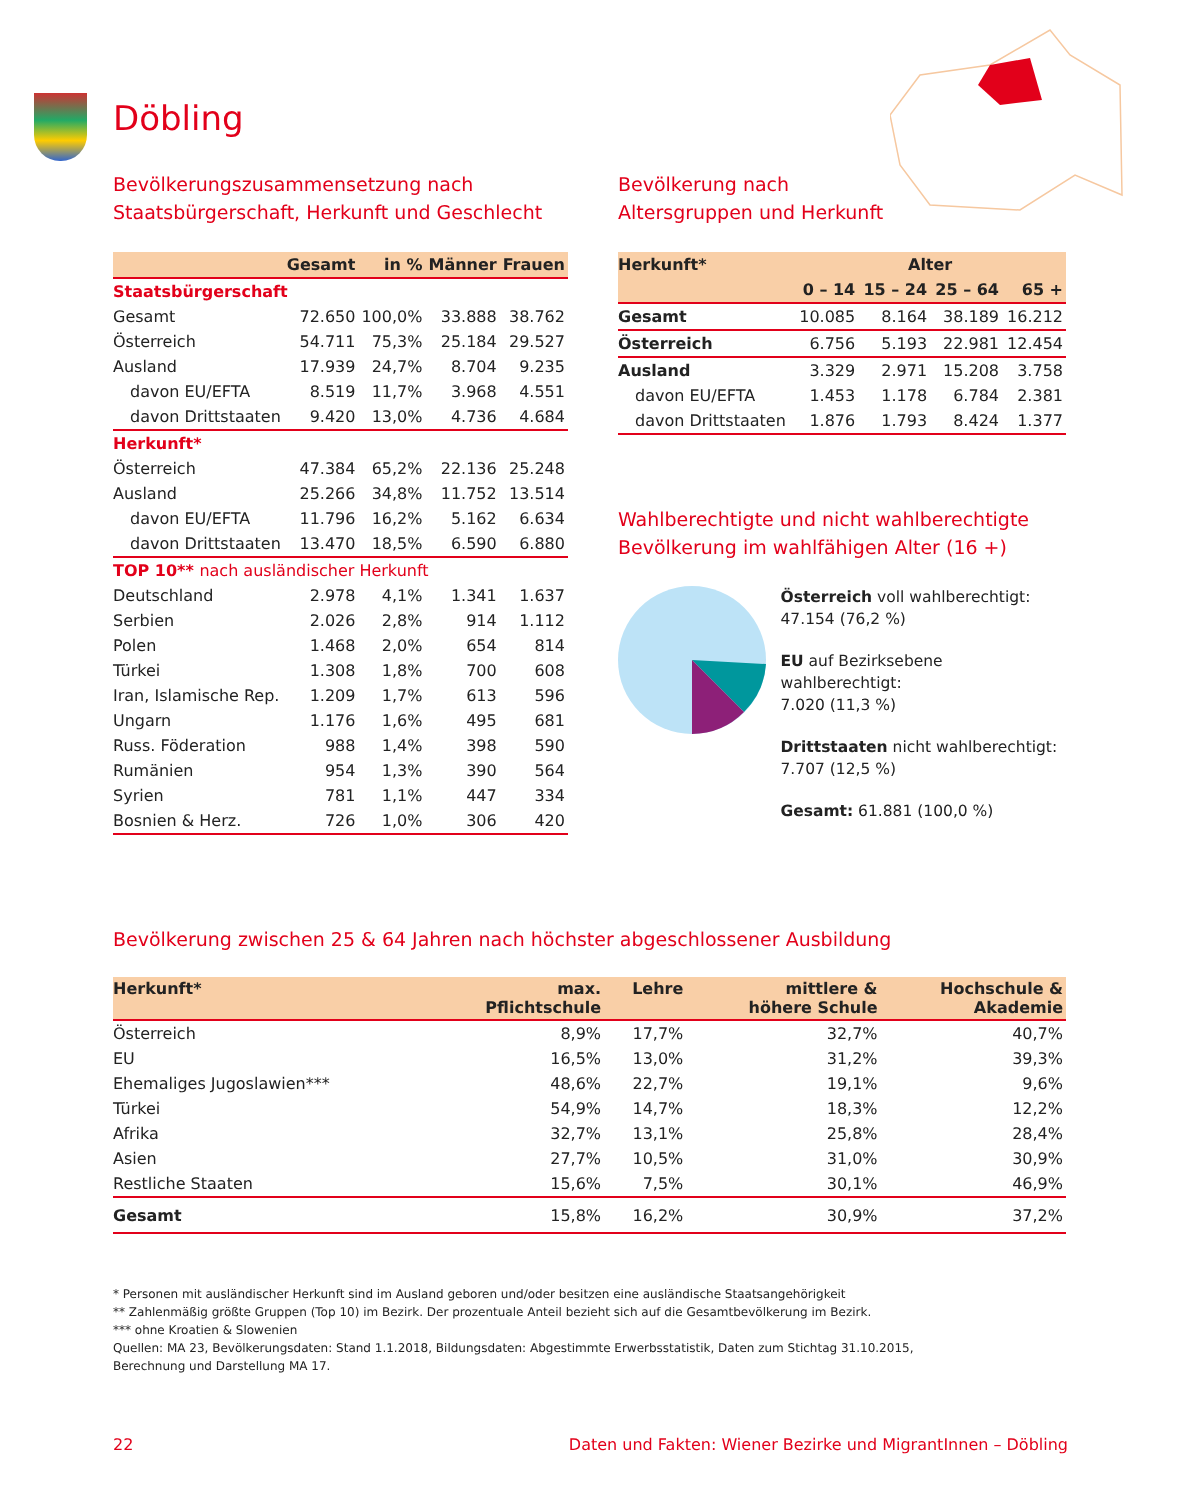Döbling
Bevölkerungszusammensetzung nach
Staatsbürgerschaft, Herkunft und Geschlecht
| | Gesamt | in % | Männer | Frauen |
| --- | --- | --- | --- | --- |
| Staatsbürgerschaft | | | | |
| Gesamt | 72.650 | 100,0% | 33.888 | 38.762 |
| Österreich | 54.711 | 75,3% | 25.184 | 29.527 |
| Ausland | 17.939 | 24,7% | 8.704 | 9.235 |
| davon EU/EFTA | 8.519 | 11,7% | 3.968 | 4.551 |
| davon Drittstaaten | 9.420 | 13,0% | 4.736 | 4.684 |
| Herkunft* | | | | |
| Österreich | 47.384 | 65,2% | 22.136 | 25.248 |
| Ausland | 25.266 | 34,8% | 11.752 | 13.514 |
| davon EU/EFTA | 11.796 | 16,2% | 5.162 | 6.634 |
| davon Drittstaaten | 13.470 | 18,5% | 6.590 | 6.880 |
| TOP 10** nach ausländischer Herkunft | | | | |
| Deutschland | 2.978 | 4,1% | 1.341 | 1.637 |
| Serbien | 2.026 | 2,8% | 914 | 1.112 |
| Polen | 1.468 | 2,0% | 654 | 814 |
| Türkei | 1.308 | 1,8% | 700 | 608 |
| Iran, Islamische Rep. | 1.209 | 1,7% | 613 | 596 |
| Ungarn | 1.176 | 1,6% | 495 | 681 |
| Russ. Föderation | 988 | 1,4% | 398 | 590 |
| Rumänien | 954 | 1,3% | 390 | 564 |
| Syrien | 781 | 1,1% | 447 | 334 |
| Bosnien & Herz. | 726 | 1,0% | 306 | 420 |
Bevölkerung nach
Altersgruppen und Herkunft
| Herkunft* | Alter | | | |
| --- | --- | --- | --- | --- |
| | 0 – 14 | 15 – 24 | 25 – 64 | 65 + |
| Gesamt | 10.085 | 8.164 | 38.189 | 16.212 |
| Österreich | 6.756 | 5.193 | 22.981 | 12.454 |
| Ausland | 3.329 | 2.971 | 15.208 | 3.758 |
| davon EU/EFTA | 1.453 | 1.178 | 6.784 | 2.381 |
| davon Drittstaaten | 1.876 | 1.793 | 8.424 | 1.377 |
Wahlberechtigte und nicht wahlberechtigte
Bevölkerung im wahlfähigen Alter (16 +)
Österreich voll wahlberechtigt:
47.154 (76,2 %)
EU auf Bezirksebene wahlberechtigt:
7.020 (11,3 %)
Drittstaaten nicht wahlberechtigt:
7.707 (12,5 %)
Gesamt: 61.881 (100,0 %)
Bevölkerung zwischen 25 & 64 Jahren nach höchster abgeschlossener Ausbildung
| Herkunft* | max. Pflichtschule | Lehre | mittlere & höhere Schule | Hochschule & Akademie |
| --- | --- | --- | --- | --- |
| Österreich | 8,9% | 17,7% | 32,7% | 40,7% |
| EU | 16,5% | 13,0% | 31,2% | 39,3% |
| Ehemaliges Jugoslawien*** | 48,6% | 22,7% | 19,1% | 9,6% |
| Türkei | 54,9% | 14,7% | 18,3% | 12,2% |
| Afrika | 32,7% | 13,1% | 25,8% | 28,4% |
| Asien | 27,7% | 10,5% | 31,0% | 30,9% |
| Restliche Staaten | 15,6% | 7,5% | 30,1% | 46,9% |
| Gesamt | 15,8% | 16,2% | 30,9% | 37,2% |
* Personen mit ausländischer Herkunft sind im Ausland geboren und/oder besitzen eine ausländische Staatsangehörigkeit
** Zahlenmäßig größte Gruppen (Top 10) im Bezirk. Der prozentuale Anteil bezieht sich auf die Gesamtbevölkerung im Bezirk.
*** ohne Kroatien & Slowenien
Quellen: MA 23, Bevölkerungsdaten: Stand 1.1.2018, Bildungsdaten: Abgestimmte Erwerbsstatistik, Daten zum Stichtag 31.10.2015,
Berechnung und Darstellung MA 17.
22 Daten und Fakten: Wiener Bezirke und MigrantInnen – Döbling